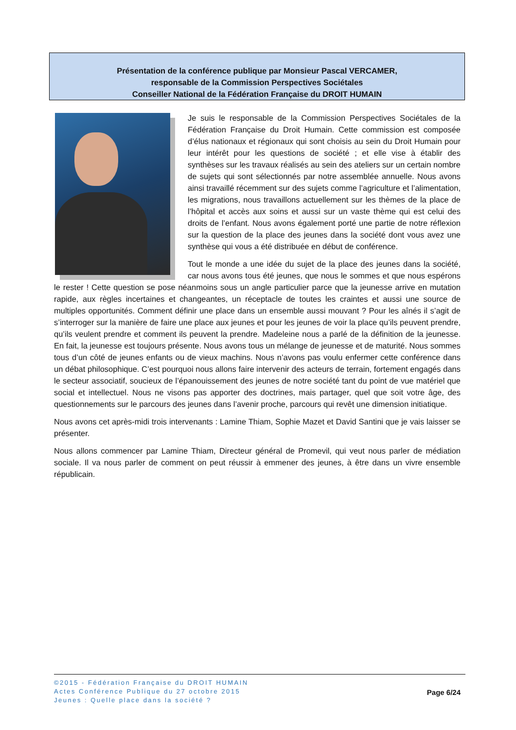Présentation de la conférence publique par Monsieur Pascal VERCAMER,
responsable de la Commission Perspectives Sociétales
Conseiller National de la Fédération Française du DROIT HUMAIN
Je suis le responsable de la Commission Perspectives Sociétales de la Fédération Française du Droit Humain. Cette commission est composée d’élus nationaux et régionaux qui sont choisis au sein du Droit Humain pour leur intérêt pour les questions de société ; et elle vise à établir des synthèses sur les travaux réalisés au sein des ateliers sur un certain nombre de sujets qui sont sélectionnés par notre assemblée annuelle. Nous avons ainsi travaillé récemment sur des sujets comme l’agriculture et l’alimentation, les migrations, nous travaillons actuellement sur les thèmes de la place de l’hôpital et accès aux soins et aussi sur un vaste thème qui est celui des droits de l’enfant. Nous avons également porté une partie de notre réflexion sur la question de la place des jeunes dans la société dont vous avez une synthèse qui vous a été distribuée en début de conférence.
Tout le monde a une idée du sujet de la place des jeunes dans la société, car nous avons tous été jeunes, que nous le sommes et que nous espérons le rester ! Cette question se pose néanmoins sous un angle particulier parce que la jeunesse arrive en mutation rapide, aux règles incertaines et changeantes, un réceptacle de toutes les craintes et aussi une source de multiples opportunités. Comment définir une place dans un ensemble aussi mouvant ? Pour les aînés il s’agit de s’interroger sur la manière de faire une place aux jeunes et pour les jeunes de voir la place qu’ils peuvent prendre, qu’ils veulent prendre et comment ils peuvent la prendre. Madeleine nous a parlé de la définition de la jeunesse. En fait, la jeunesse est toujours présente. Nous avons tous un mélange de jeunesse et de maturité. Nous sommes tous d’un côté de jeunes enfants ou de vieux machins. Nous n’avons pas voulu enfermer cette conférence dans un débat philosophique. C’est pourquoi nous allons faire intervenir des acteurs de terrain, fortement engagés dans le secteur associatif, soucieux de l’épanouissement des jeunes de notre société tant du point de vue matériel que social et intellectuel. Nous ne visons pas apporter des doctrines, mais partager, quel que soit votre âge, des questionnements sur le parcours des jeunes dans l’avenir proche, parcours qui revêt une dimension initiatique.
Nous avons cet après-midi trois intervenants : Lamine Thiam, Sophie Mazet et David Santini que je vais laisser se présenter.
Nous allons commencer par Lamine Thiam, Directeur général de Promevil, qui veut nous parler de médiation sociale. Il va nous parler de comment on peut réussir à emmener des jeunes, à être dans un vivre ensemble républicain.
©2015 - Fédération Française du DROIT HUMAIN
Actes Conférence Publique du 27 octobre 2015
Jeunes : Quelle place dans la société ?
Page 6/24